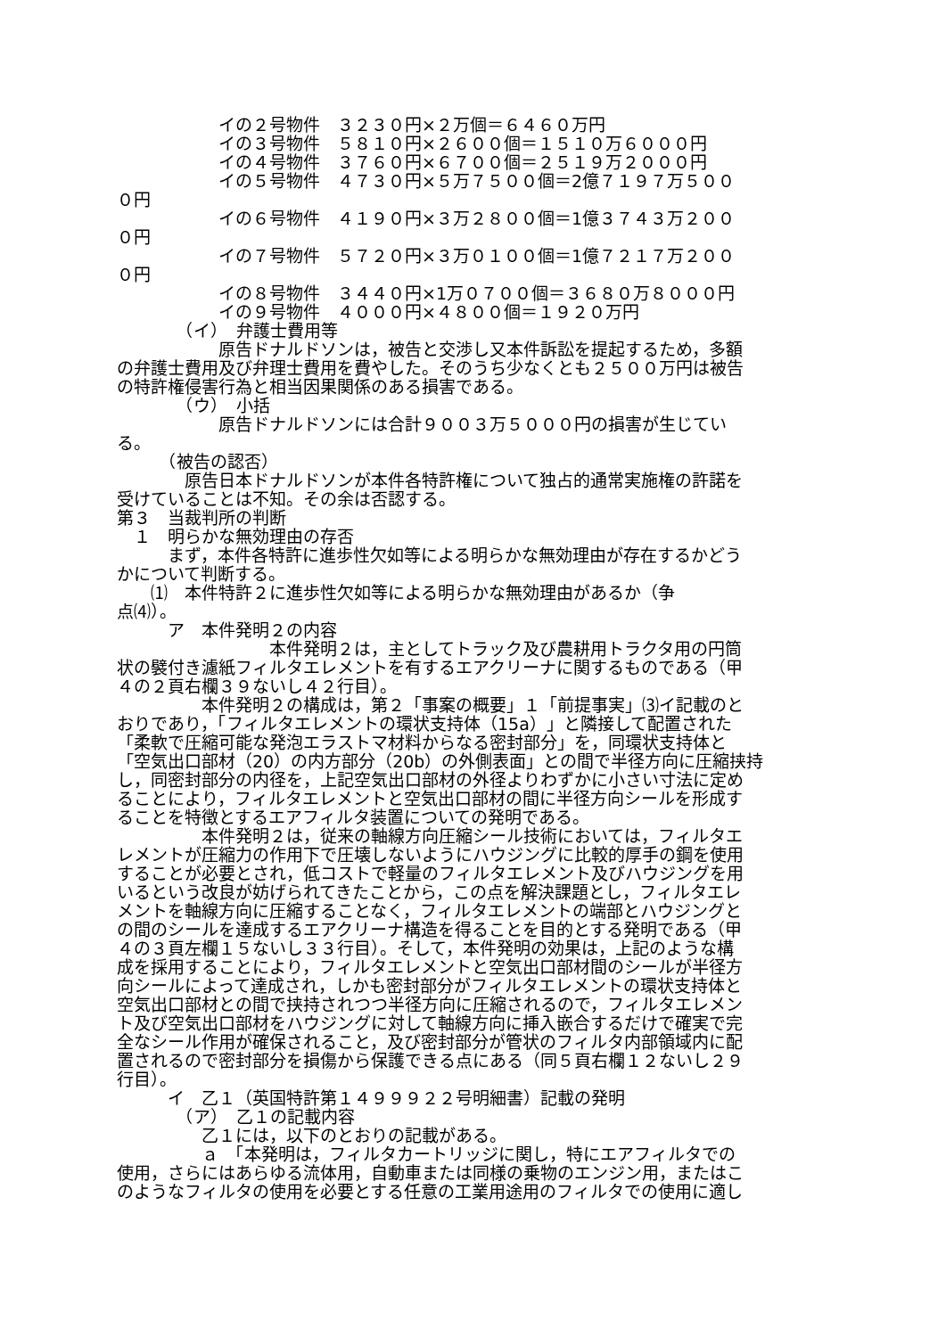イの２号物件　３２３０円×２万個＝６４６０万円
　　　　　　イの３号物件　５８１０円×２６００個＝１５１０万６０００円
　　　　　　イの４号物件　３７６０円×６７００個＝２５１９万２０００円
　　　　　　イの５号物件　４７３０円×５万７５００個＝2億７１９７万５００ ０円
　　　　　　イの６号物件　４１９０円×３万２８００個＝1億３７４３万２００ ０円
　　　　　　イの７号物件　５７２０円×３万０１００個＝1億７２１７万２００ ０円
　　　　　　イの８号物件　３４４０円×1万０７００個＝３６８０万８０００円
　　　　　　イの９号物件　４０００円×４８００個＝１９２０万円
　　　　（イ）　弁護士費用等
　　　　　　原告ドナルドソンは，被告と交渉し又本件訴訟を提起するため，多額 の弁護士費用及び弁理士費用を費やした。そのうち少なくとも２５００万円は被告 の特許権侵害行為と相当因果関係のある損害である。
　　　　（ウ）　小括
　　　　　　原告ドナルドソンには合計９００３万５０００円の損害が生じてい る。
　　　（被告の認否）
　　　　原告日本ドナルドソンが本件各特許権について独占的通常実施権の許諾を 受けていることは不知。その余は否認する。
第３　当裁判所の判断
　１　明らかな無効理由の存否
　　　まず，本件各特許に進歩性欠如等による明らかな無効理由が存在するかどう かについて判断する。
　　⑴　本件特許２に進歩性欠如等による明らかな無効理由があるか（争 点⑷）。
　　　ア　本件発明２の内容
　　　　　　　　　本件発明２は，主としてトラック及び農耕用トラクタ用の円筒 状の襞付き濾紙フィルタエレメントを有するエアクリーナに関するものである（甲 ４の２頁右欄３９ないし４２行目）。
　　　　　本件発明２の構成は，第２「事案の概要」１「前提事実」⑶イ記載のと おりであり，「フィルタエレメントの環状支持体（15a）」と隣接して配置された 「柔軟で圧縮可能な発泡エラストマ材料からなる密封部分」を，同環状支持体と 「空気出口部材（20）の内方部分（20b）の外側表面」との間で半径方向に圧縮挟持 し，同密封部分の内径を，上記空気出口部材の外径よりわずかに小さい寸法に定め ることにより，フィルタエレメントと空気出口部材の間に半径方向シールを形成す ることを特徴とするエアフィルタ装置についての発明である。
　　　　　本件発明２は，従来の軸線方向圧縮シール技術においては，フィルタエ レメントが圧縮力の作用下で圧壊しないようにハウジングに比較的厚手の鋼を使用 することが必要とされ，低コストで軽量のフィルタエレメント及びハウジングを用 いるという改良が妨げられてきたことから，この点を解決課題とし，フィルタエレ メントを軸線方向に圧縮することなく，フィルタエレメントの端部とハウジングと の間のシールを達成するエアクリーナ構造を得ることを目的とする発明である（甲 ４の３頁左欄１５ないし３３行目）。そして，本件発明の効果は，上記のような構 成を採用することにより，フィルタエレメントと空気出口部材間のシールが半径方 向シールによって達成され，しかも密封部分がフィルタエレメントの環状支持体と 空気出口部材との間で挟持されつつ半径方向に圧縮されるので，フィルタエレメン ト及び空気出口部材をハウジングに対して軸線方向に挿入嵌合するだけで確実で完 全なシール作用が確保されること，及び密封部分が管状のフィルタ内部領域内に配 置されるので密封部分を損傷から保護できる点にある（同５頁右欄１２ないし２９ 行目）。
　　　イ　乙１（英国特許第１４９９９２２号明細書）記載の発明
　　　　（ア）　乙１の記載内容
　　　　　乙１には，以下のとおりの記載がある。
　　　　　ａ　「本発明は，フィルタカートリッジに関し，特にエアフィルタでの 使用，さらにはあらゆる流体用，自動車または同様の乗物のエンジン用，またはこ のようなフィルタの使用を必要とする任意の工業用途用のフィルタでの使用に適し